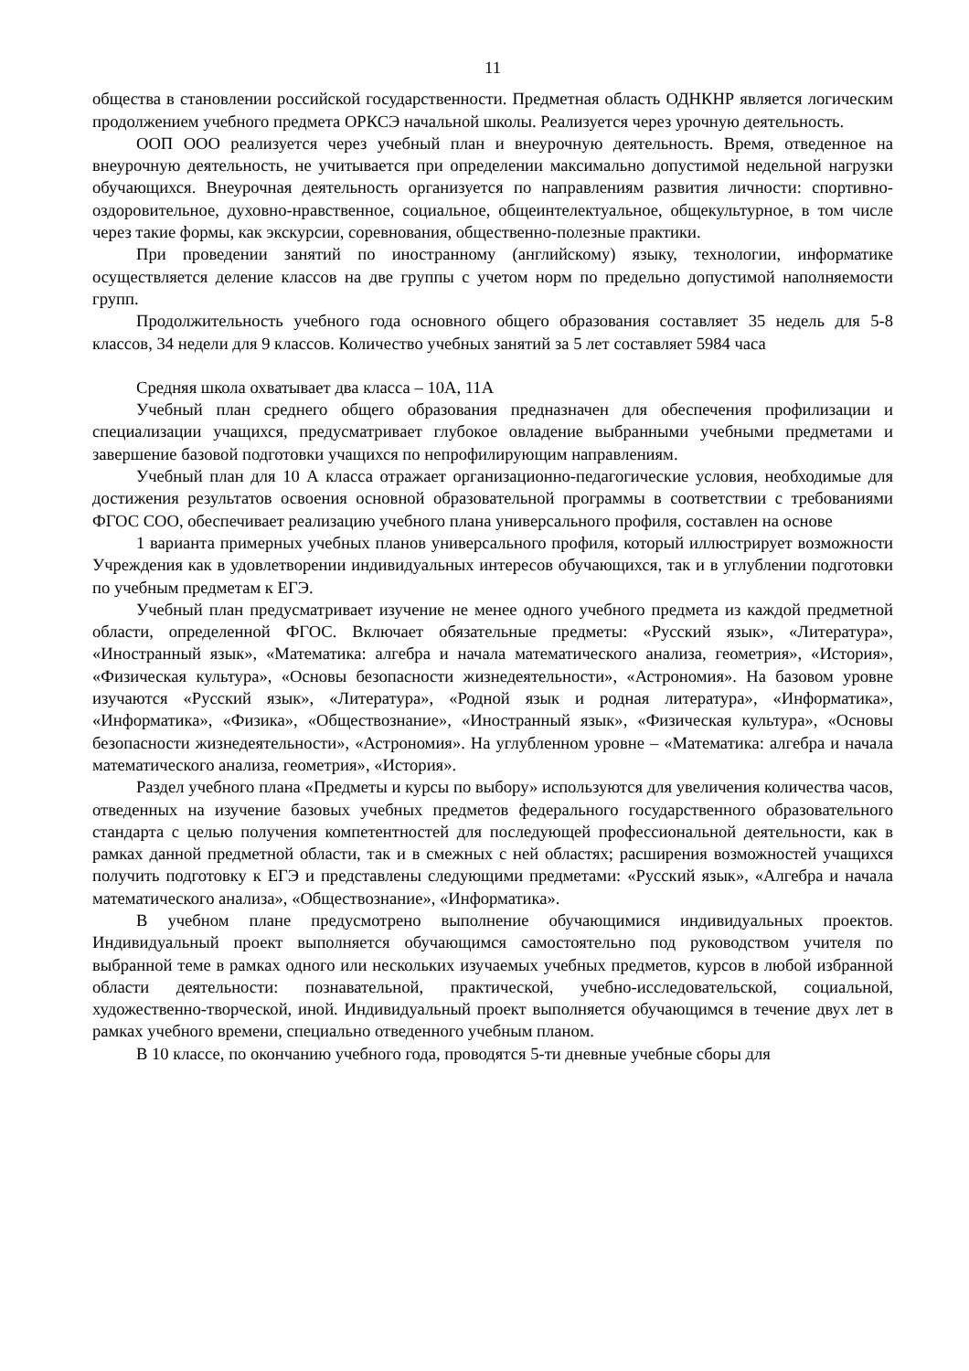11
общества в становлении российской государственности. Предметная область ОДНКНР является логическим продолжением учебного предмета ОРКСЭ начальной школы. Реализуется через урочную деятельность.
ООП ООО реализуется через учебный план и внеурочную деятельность. Время, отведенное на внеурочную деятельность, не учитывается при определении максимально допустимой недельной нагрузки обучающихся. Внеурочная деятельность организуется по направлениям развития личности: спортивно-оздоровительное, духовно-нравственное, социальное, общеинтелектуальное, общекультурное, в том числе через такие формы, как экскурсии, соревнования, общественно-полезные практики.
При проведении занятий по иностранному (английскому) языку, технологии, информатике осуществляется деление классов на две группы с учетом норм по предельно допустимой наполняемости групп.
Продолжительность учебного года основного общего образования составляет 35 недель для 5-8 классов, 34 недели для 9 классов. Количество учебных занятий за 5 лет составляет 5984 часа
Средняя школа охватывает два класса – 10А, 11А
Учебный план среднего общего образования предназначен для обеспечения профилизации и специализации учащихся, предусматривает глубокое овладение выбранными учебными предметами и завершение базовой подготовки учащихся по непрофилирующим направлениям.
Учебный план для 10 А класса отражает организационно-педагогические условия, необходимые для достижения результатов освоения основной образовательной программы в соответствии с требованиями ФГОС СОО, обеспечивает реализацию учебного плана универсального профиля, составлен на основе
1 варианта примерных учебных планов универсального профиля, который иллюстрирует возможности Учреждения как в удовлетворении индивидуальных интересов обучающихся, так и в углублении подготовки по учебным предметам к ЕГЭ.
Учебный план предусматривает изучение не менее одного учебного предмета из каждой предметной области, определенной ФГОС. Включает обязательные предметы: «Русский язык», «Литература», «Иностранный язык», «Математика: алгебра и начала математического анализа, геометрия», «История», «Физическая культура», «Основы безопасности жизнедеятельности», «Астрономия». На базовом уровне изучаются «Русский язык», «Литература», «Родной язык и родная литература», «Информатика», «Информатика», «Физика», «Обществознание», «Иностранный язык», «Физическая культура», «Основы безопасности жизнедеятельности», «Астрономия». На углубленном уровне – «Математика: алгебра и начала математического анализа, геометрия», «История».
Раздел учебного плана «Предметы и курсы по выбору» используются для увеличения количества часов, отведенных на изучение базовых учебных предметов федерального государственного образовательного стандарта с целью получения компетентностей для последующей профессиональной деятельности, как в рамках данной предметной области, так и в смежных с ней областях; расширения возможностей учащихся получить подготовку к ЕГЭ и представлены следующими предметами: «Русский язык», «Алгебра и начала математического анализа», «Обществознание», «Информатика».
В учебном плане предусмотрено выполнение обучающимися индивидуальных проектов. Индивидуальный проект выполняется обучающимся самостоятельно под руководством учителя по выбранной теме в рамках одного или нескольких изучаемых учебных предметов, курсов в любой избранной области деятельности: познавательной, практической, учебно-исследовательской, социальной, художественно-творческой, иной. Индивидуальный проект выполняется обучающимся в течение двух лет в рамках учебного времени, специально отведенного учебным планом.
В 10 классе, по окончанию учебного года, проводятся 5-ти дневные учебные сборы для